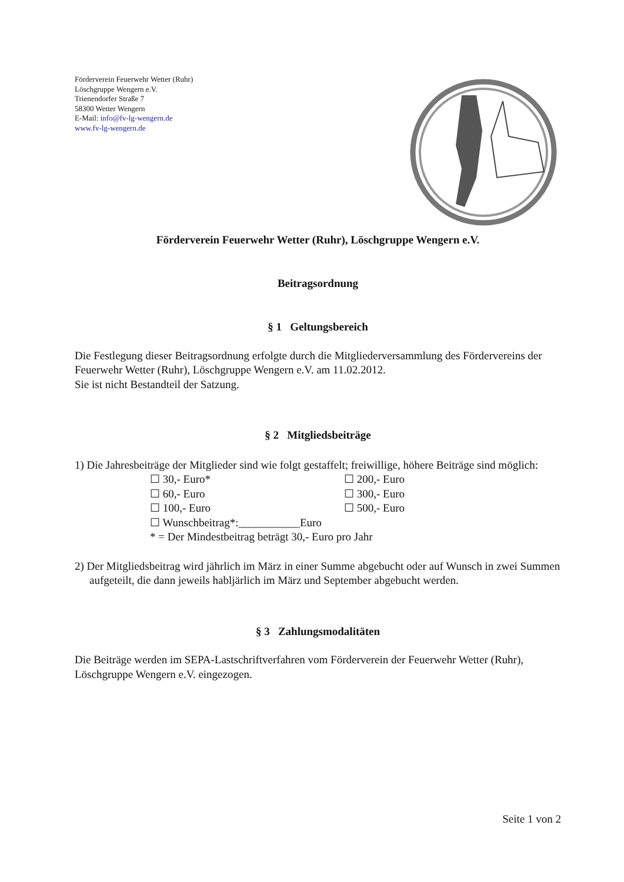Förderverein Feuerwehr Wetter (Ruhr)
Löschgruppe Wengern e.V.
Trienendorfer Straße 7
58300 Wetter Wengern
E-Mail: info@fv-lg-wengern.de
www.fv-lg-wengern.de
Förderverein Feuerwehr Wetter (Ruhr), Löschgruppe Wengern e.V.
Beitragsordnung
§ 1 Geltungsbereich
Die Festlegung dieser Beitragsordnung erfolgte durch die Mitgliederversammlung des Fördervereins der Feuerwehr Wetter (Ruhr), Löschgruppe Wengern e.V. am 11.02.2012.
Sie ist nicht Bestandteil der Satzung.
§ 2 Mitgliedsbeiträge
1) Die Jahresbeiträge der Mitglieder sind wie folgt gestaffelt; freiwillige, höhere Beiträge sind möglich:
☐ 30,- Euro* ☐ 200,- Euro
☐ 60,- Euro ☐ 300,- Euro
☐ 100,- Euro ☐ 500,- Euro
☐ Wunschbeitrag*:___________Euro
* = Der Mindestbeitrag beträgt 30,- Euro pro Jahr
2) Der Mitgliedsbeitrag wird jährlich im März in einer Summe abgebucht oder auf Wunsch in zwei Summen aufgeteilt, die dann jeweils habljärlich im März und September abgebucht werden.
§ 3 Zahlungsmodalitäten
Die Beiträge werden im SEPA-Lastschriftverfahren vom Förderverein der Feuerwehr Wetter (Ruhr), Löschgruppe Wengern e.V. eingezogen.
Seite 1 von 2